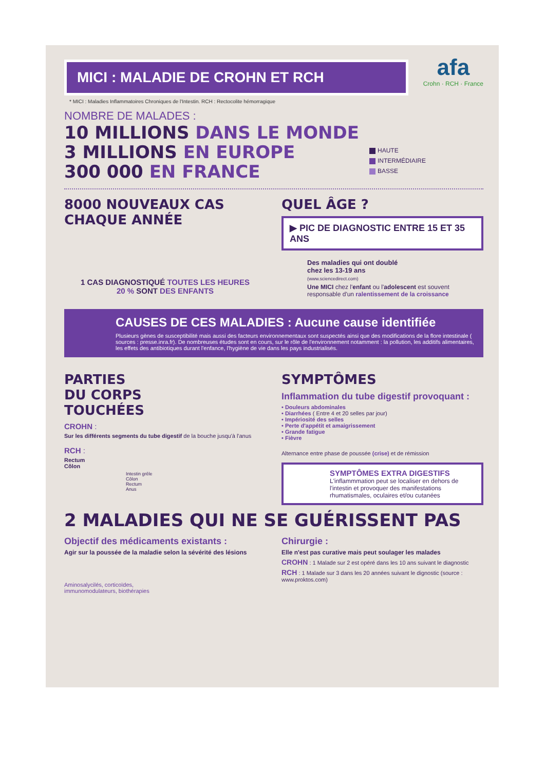afa
Crohn · RCH · France
MICI : MALADIE DE CROHN ET RCH
* MICI : Maladies Inflammatoires Chroniques de l'Intestin. RCH : Rectocolite hémorragique
NOMBRE DE MALADES :
10 MILLIONS DANS LE MONDE
3 MILLIONS EN EUROPE
300 000 EN FRANCE
HAUTE
INTERMÉDIAIRE
BASSE
8000 NOUVEAUX CAS
CHAQUE ANNÉE
1 CAS DIAGNOSTIQUÉ TOUTES LES HEURES
20 % SONT DES ENFANTS
QUEL ÂGE ?
▶ PIC DE DIAGNOSTIC ENTRE 15 ET 35 ANS
Des maladies qui ont doublé
chez les 13-19 ans
(www.sciencedirect.com)
Une MICI chez l'enfant ou l'adolescent est souvent responsable d'un ralentissement de la croissance
CAUSES DE CES MALADIES : Aucune cause identifiée
Plusieurs gènes de susceptibilité mais aussi des facteurs environnementaux sont suspectés ainsi que des modifications de la flore intestinale ( sources : presse.inra.fr). De nombreuses études sont en cours, sur le rôle de l'environnement notamment : la pollution, les additifs alimentaires, les effets des antibiotiques durant l'enfance, l'hygiène de vie dans les pays industrialisés.
PARTIES
DU CORPS
TOUCHÉES
CROHN :
Sur les différents segments du tube digestif de la bouche jusqu'à l'anus
RCH :
Rectum
Côlon
Intestin grêle
Côlon
Rectum
Anus
SYMPTÔMES
Inflammation du tube digestif provoquant :
• Douleurs abdominales
• Diarrhées ( Entre 4 et 20 selles par jour)
• Impériosité des selles
• Perte d'appétit et amaigrissement
• Grande fatigue
• Fièvre
Alternance entre phase de poussée (crise) et de rémission
SYMPTÔMES EXTRA DIGESTIFS
L'inflammmation peut se localiser en dehors de l'intestin et provoquer des manifestations rhumatismales, oculaires et/ou cutanées
2 MALADIES QUI NE SE GUÉRISSENT PAS
Objectif des médicaments existants :
Agir sur la poussée de la maladie selon la sévérité des lésions
Aminosalycilés, corticoïdes,
immunomodulateurs, biothérapies
Chirurgie :
Elle n'est pas curative mais peut soulager les malades
CROHN : 1 Malade sur 2 est opéré dans les 10 ans suivant le diagnostic
RCH : 1 Malade sur 3 dans les 20 années suivant le dignostic (source : www.proktos.com)